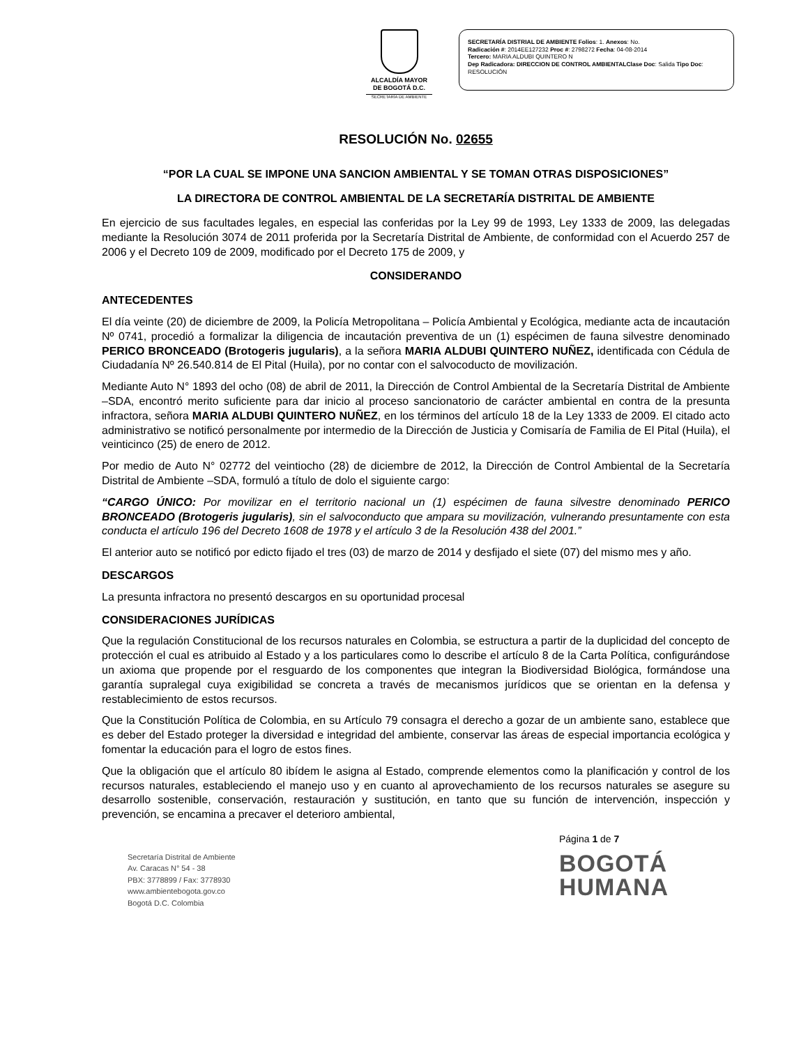ALCALDÍA MAYOR
DE BOGOTÁ D.C.
SECRETARÍA DE AMBIENTE
SECRETARÍA DISTRIAL DE AMBIENTE Folios: 1. Anexos: No.
Radicación #: 2014EE127232 Proc #: 2798272 Fecha: 04-08-2014
Tercero: MARIA ALDUBI QUINTERO N
Dep Radicadora: DIRECCION DE CONTROL AMBIENTALClase Doc: Salida Tipo Doc:
RESOLUCIÓN
RESOLUCIÓN No. 02655
“POR LA CUAL SE IMPONE UNA SANCION AMBIENTAL Y SE TOMAN OTRAS DISPOSICIONES”
LA DIRECTORA DE CONTROL AMBIENTAL DE LA SECRETARÍA DISTRITAL DE AMBIENTE
En ejercicio de sus facultades legales, en especial las conferidas por la Ley 99 de 1993, Ley 1333 de 2009, las delegadas mediante la Resolución 3074 de 2011 proferida por la Secretaría Distrital de Ambiente, de conformidad con el Acuerdo 257 de 2006 y el Decreto 109 de 2009, modificado por el Decreto 175 de 2009, y
CONSIDERANDO
ANTECEDENTES
El día veinte (20) de diciembre de 2009, la Policía Metropolitana – Policía Ambiental y Ecológica, mediante acta de incautación Nº 0741, procedió a formalizar la diligencia de incautación preventiva de un (1) espécimen de fauna silvestre denominado PERICO BRONCEADO (Brotogeris jugularis), a la señora MARIA ALDUBI QUINTERO NUÑEZ, identificada con Cédula de Ciudadanía Nº 26.540.814 de El Pital (Huila), por no contar con el salvocoducto de movilización.
Mediante Auto N° 1893 del ocho (08) de abril de 2011, la Dirección de Control Ambiental de la Secretaría Distrital de Ambiente –SDA, encontró merito suficiente para dar inicio al proceso sancionatorio de carácter ambiental en contra de la presunta infractora, señora MARIA ALDUBI QUINTERO NUÑEZ, en los términos del artículo 18 de la Ley 1333 de 2009. El citado acto administrativo se notificó personalmente por intermedio de la Dirección de Justicia y Comisaría de Familia de El Pital (Huila), el veinticinco (25) de enero de 2012.
Por medio de Auto N° 02772 del veintiocho (28) de diciembre de 2012, la Dirección de Control Ambiental de la Secretaría Distrital de Ambiente –SDA, formuló a título de dolo el siguiente cargo:
“CARGO ÚNICO: Por movilizar en el territorio nacional un (1) espécimen de fauna silvestre denominado PERICO BRONCEADO (Brotogeris jugularis), sin el salvoconducto que ampara su movilización, vulnerando presuntamente con esta conducta el artículo 196 del Decreto 1608 de 1978 y el artículo 3 de la Resolución 438 del 2001.”
El anterior auto se notificó por edicto fijado el tres (03) de marzo de 2014 y desfijado el siete (07) del mismo mes y año.
DESCARGOS
La presunta infractora no presentó descargos en su oportunidad procesal
CONSIDERACIONES JURÍDICAS
Que la regulación Constitucional de los recursos naturales en Colombia, se estructura a partir de la duplicidad del concepto de protección el cual es atribuido al Estado y a los particulares como lo describe el artículo 8 de la Carta Política, configurándose un axioma que propende por el resguardo de los componentes que integran la Biodiversidad Biológica, formándose una garantía supralegal cuya exigibilidad se concreta a través de mecanismos jurídicos que se orientan en la defensa y restablecimiento de estos recursos.
Que la Constitución Política de Colombia, en su Artículo 79 consagra el derecho a gozar de un ambiente sano, establece que es deber del Estado proteger la diversidad e integridad del ambiente, conservar las áreas de especial importancia ecológica y fomentar la educación para el logro de estos fines.
Que la obligación que el artículo 80 ibídem le asigna al Estado, comprende elementos como la planificación y control de los recursos naturales, estableciendo el manejo uso y en cuanto al aprovechamiento de los recursos naturales se asegure su desarrollo sostenible, conservación, restauración y sustitución, en tanto que su función de intervención, inspección y prevención, se encamina a precaver el deterioro ambiental,
Secretaría Distrital de Ambiente
Av. Caracas N° 54 - 38
PBX: 3778899 / Fax: 3778930
www.ambientebogota.gov.co
Bogotá D.C. Colombia
Página 1 de 7
BOGOTÁ
HUMANA